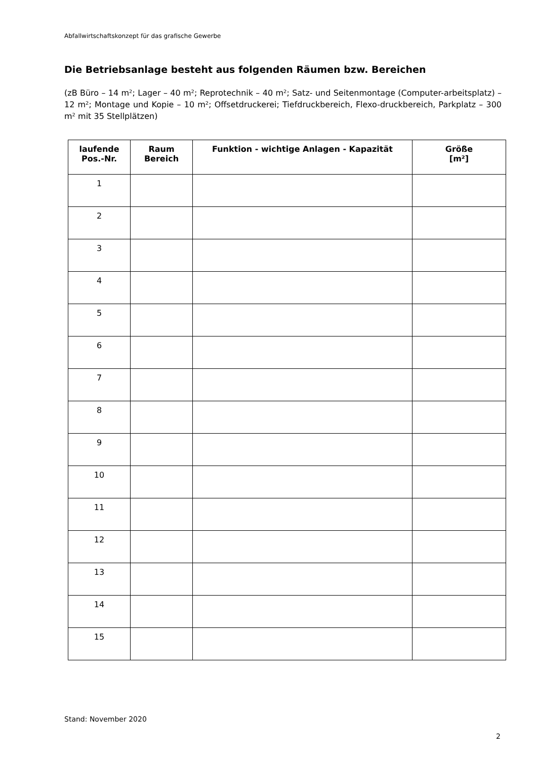Abfallwirtschaftskonzept für das grafische Gewerbe
Die Betriebsanlage besteht aus folgenden Räumen bzw. Bereichen
(zB Büro – 14 m²; Lager – 40 m²; Reprotechnik – 40 m²; Satz- und Seitenmontage (Computer-arbeitsplatz) – 12 m²; Montage und Kopie – 10 m²; Offsetdruckerei; Tiefdruckbereich, Flexo-druckbereich, Parkplatz – 300 m² mit 35 Stellplätzen)
| laufende Pos.-Nr. | Raum Bereich | Funktion - wichtige Anlagen - Kapazität | Größe [m²] |
| --- | --- | --- | --- |
| 1 | | | |
| 2 | | | |
| 3 | | | |
| 4 | | | |
| 5 | | | |
| 6 | | | |
| 7 | | | |
| 8 | | | |
| 9 | | | |
| 10 | | | |
| 11 | | | |
| 12 | | | |
| 13 | | | |
| 14 | | | |
| 15 | | | |
Stand: November 2020
2